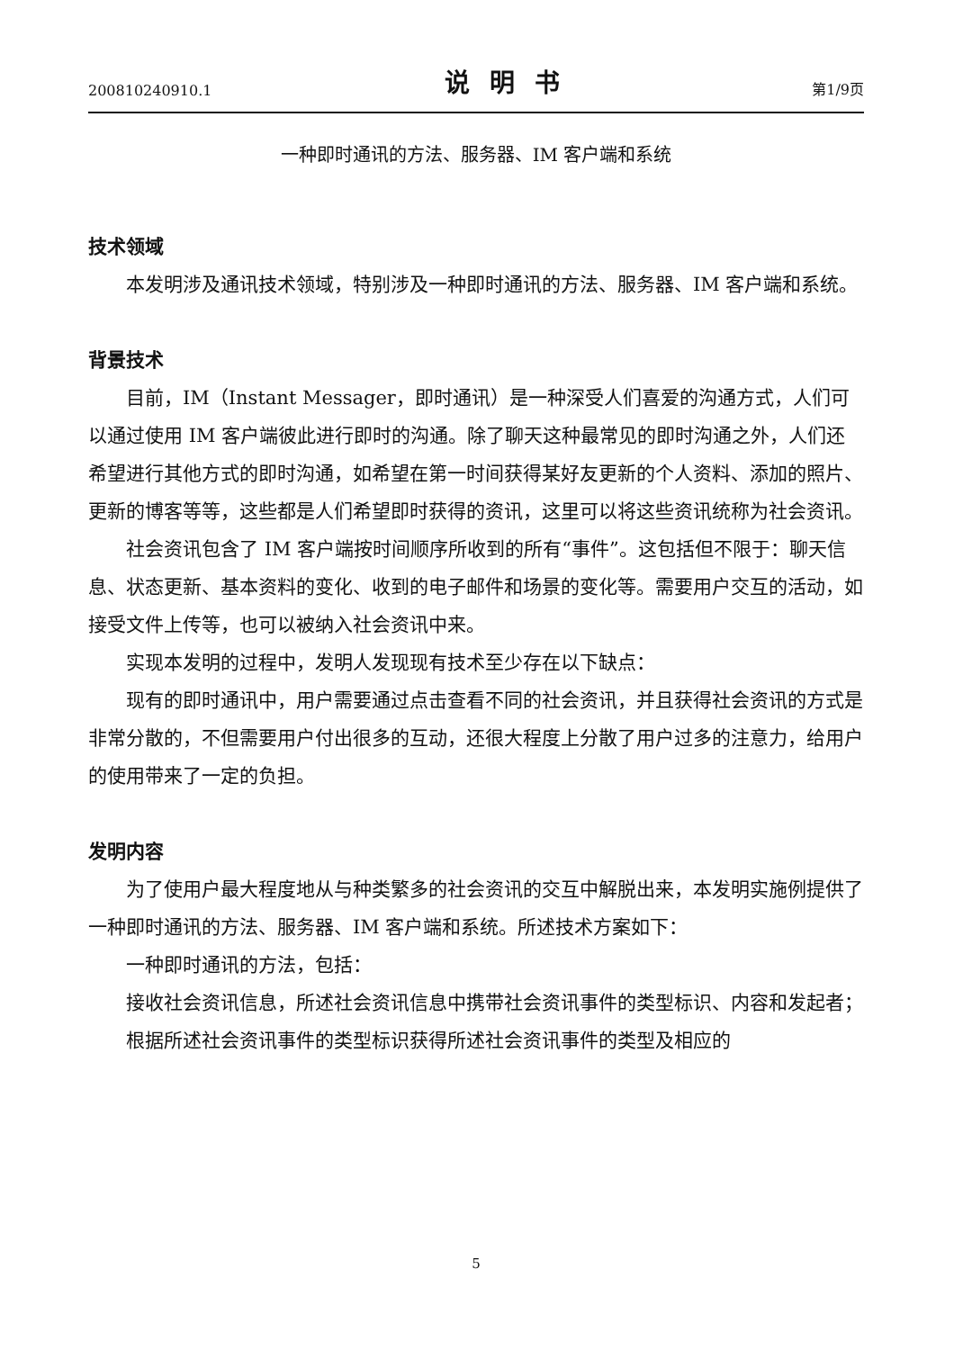200810240910.1 说明书 第1/9页
一种即时通讯的方法、服务器、IM 客户端和系统
技术领域
本发明涉及通讯技术领域，特别涉及一种即时通讯的方法、服务器、IM 客户端和系统。
背景技术
目前，IM（Instant Messager，即时通讯）是一种深受人们喜爱的沟通方式，人们可以通过使用 IM 客户端彼此进行即时的沟通。除了聊天这种最常见的即时沟通之外，人们还希望进行其他方式的即时沟通，如希望在第一时间获得某好友更新的个人资料、添加的照片、更新的博客等等，这些都是人们希望即时获得的资讯，这里可以将这些资讯统称为社会资讯。
社会资讯包含了 IM 客户端按时间顺序所收到的所有“事件”。这包括但不限于：聊天信息、状态更新、基本资料的变化、收到的电子邮件和场景的变化等。需要用户交互的活动，如接受文件上传等，也可以被纳入社会资讯中来。
实现本发明的过程中，发明人发现现有技术至少存在以下缺点：
现有的即时通讯中，用户需要通过点击查看不同的社会资讯，并且获得社会资讯的方式是非常分散的，不但需要用户付出很多的互动，还很大程度上分散了用户过多的注意力，给用户的使用带来了一定的负担。
发明内容
为了使用户最大程度地从与种类繁多的社会资讯的交互中解脱出来，本发明实施例提供了一种即时通讯的方法、服务器、IM 客户端和系统。所述技术方案如下：
一种即时通讯的方法，包括：
接收社会资讯信息，所述社会资讯信息中携带社会资讯事件的类型标识、内容和发起者；
根据所述社会资讯事件的类型标识获得所述社会资讯事件的类型及相应的
5